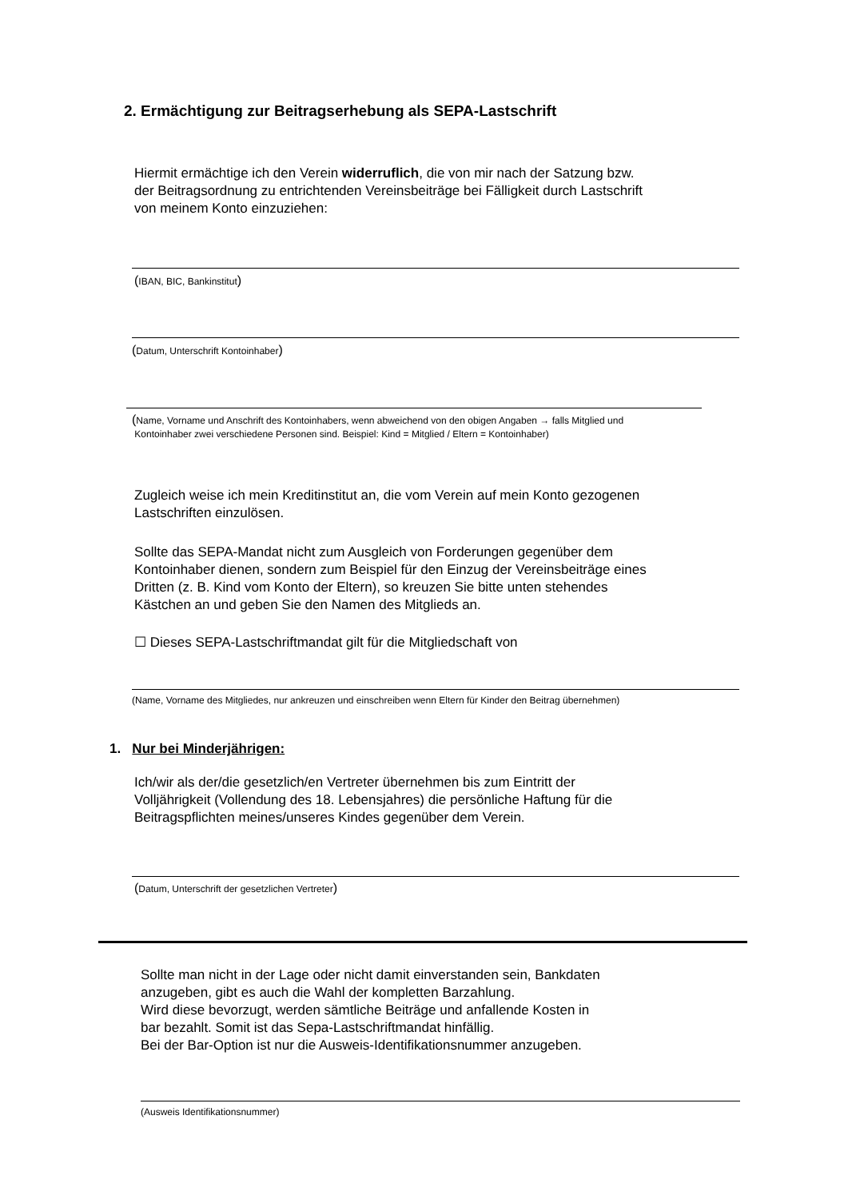2. Ermächtigung zur Beitragserhebung als SEPA-Lastschrift
Hiermit ermächtige ich den Verein widerruflich, die von mir nach der Satzung bzw.
der Beitragsordnung zu entrichtenden Vereinsbeiträge bei Fälligkeit durch Lastschrift
von meinem Konto einzuziehen:
(IBAN, BIC, Bankinstitut)
(Datum, Unterschrift Kontoinhaber)
(Name, Vorname und Anschrift des Kontoinhabers, wenn abweichend von den obigen Angaben → falls Mitglied und
Kontoinhaber zwei verschiedene Personen sind. Beispiel: Kind = Mitglied / Eltern = Kontoinhaber)
Zugleich weise ich mein Kreditinstitut an, die vom Verein auf mein Konto gezogenen
Lastschriften einzulösen.
Sollte das SEPA-Mandat nicht zum Ausgleich von Forderungen gegenüber dem
Kontoinhaber dienen, sondern zum Beispiel für den Einzug der Vereinsbeiträge eines
Dritten (z. B. Kind vom Konto der Eltern), so kreuzen Sie bitte unten stehendes
Kästchen an und geben Sie den Namen des Mitglieds an.
☐ Dieses SEPA-Lastschriftmandat gilt für die Mitgliedschaft von
(Name, Vorname des Mitgliedes, nur ankreuzen und einschreiben wenn Eltern für Kinder den Beitrag übernehmen)
1. Nur bei Minderjährigen:
Ich/wir als der/die gesetzlich/en Vertreter übernehmen bis zum Eintritt der
Volljährigkeit (Vollendung des 18. Lebensjahres) die persönliche Haftung für die
Beitragspflichten meines/unseres Kindes gegenüber dem Verein.
(Datum, Unterschrift der gesetzlichen Vertreter)
Sollte man nicht in der Lage oder nicht damit einverstanden sein, Bankdaten
anzugeben, gibt es auch die Wahl der kompletten Barzahlung.
Wird diese bevorzugt, werden sämtliche Beiträge und anfallende Kosten in
bar bezahlt. Somit ist das Sepa-Lastschriftmandat hinfällig.
Bei der Bar-Option ist nur die Ausweis-Identifikationsnummer anzugeben.
(Ausweis Identifikationsnummer)